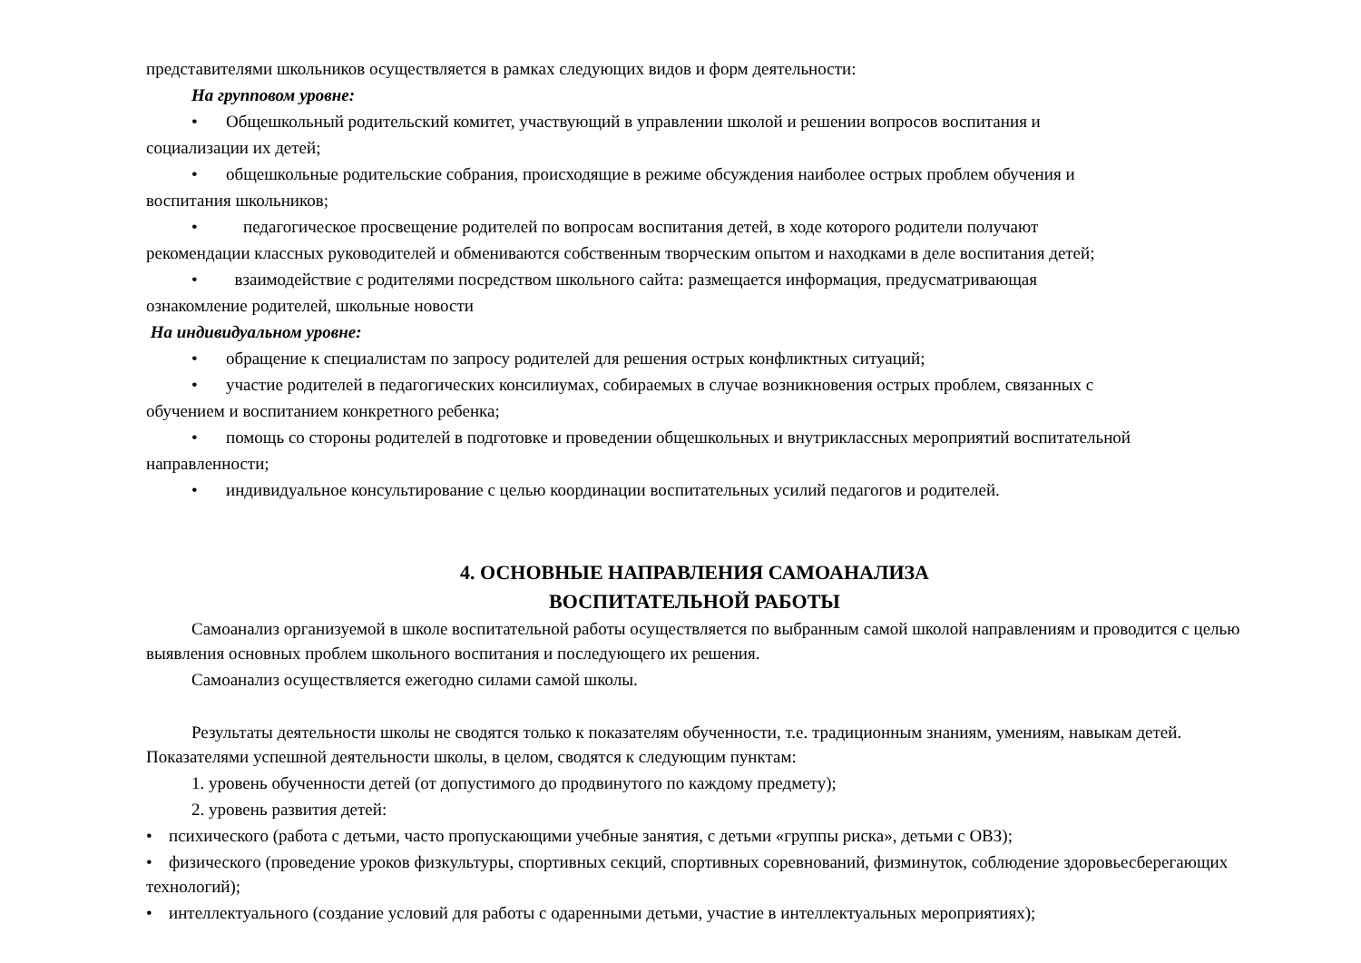представителями школьников осуществляется в рамках следующих видов и форм деятельности:
На групповом уровне:
• Общешкольный родительский комитет, участвующий в управлении школой и решении вопросов воспитания и
социализации их детей;
• общешкольные родительские собрания, происходящие в режиме обсуждения наиболее острых проблем обучения и
воспитания школьников;
• педагогическое просвещение родителей по вопросам воспитания детей, в ходе которого родители получают
рекомендации классных руководителей и обмениваются собственным творческим опытом и находками в деле воспитания детей;
• взаимодействие с родителями посредством школьного сайта: размещается информация, предусматривающая
ознакомление родителей, школьные новости
На индивидуальном уровне:
• обращение к специалистам по запросу родителей для решения острых конфликтных ситуаций;
• участие родителей в педагогических консилиумах, собираемых в случае возникновения острых проблем, связанных с
обучением и воспитанием конкретного ребенка;
• помощь со стороны родителей в подготовке и проведении общешкольных и внутриклассных мероприятий воспитательной
направленности;
• индивидуальное консультирование с целью координации воспитательных усилий педагогов и родителей.
4. ОСНОВНЫЕ НАПРАВЛЕНИЯ САМОАНАЛИЗА
ВОСПИТАТЕЛЬНОЙ РАБОТЫ
Самоанализ организуемой в школе воспитательной работы осуществляется по выбранным самой школой направлениям и проводится с целью выявления основных проблем школьного воспитания и последующего их решения.
Самоанализ осуществляется ежегодно силами самой школы.
Результаты деятельности школы не сводятся только к показателям обученности, т.е. традиционным знаниям, умениям, навыкам детей. Показателями успешной деятельности школы, в целом, сводятся к следующим пунктам:
1. уровень обученности детей (от допустимого до продвинутого по каждому предмету);
2. уровень развития детей:
• психического (работа с детьми, часто пропускающими учебные занятия, с детьми «группы риска», детьми с ОВЗ);
• физического (проведение уроков физкультуры, спортивных секций, спортивных соревнований, физминуток, соблюдение здоровьесберегающих технологий);
• интеллектуального (создание условий для работы с одаренными детьми, участие в интеллектуальных мероприятиях);